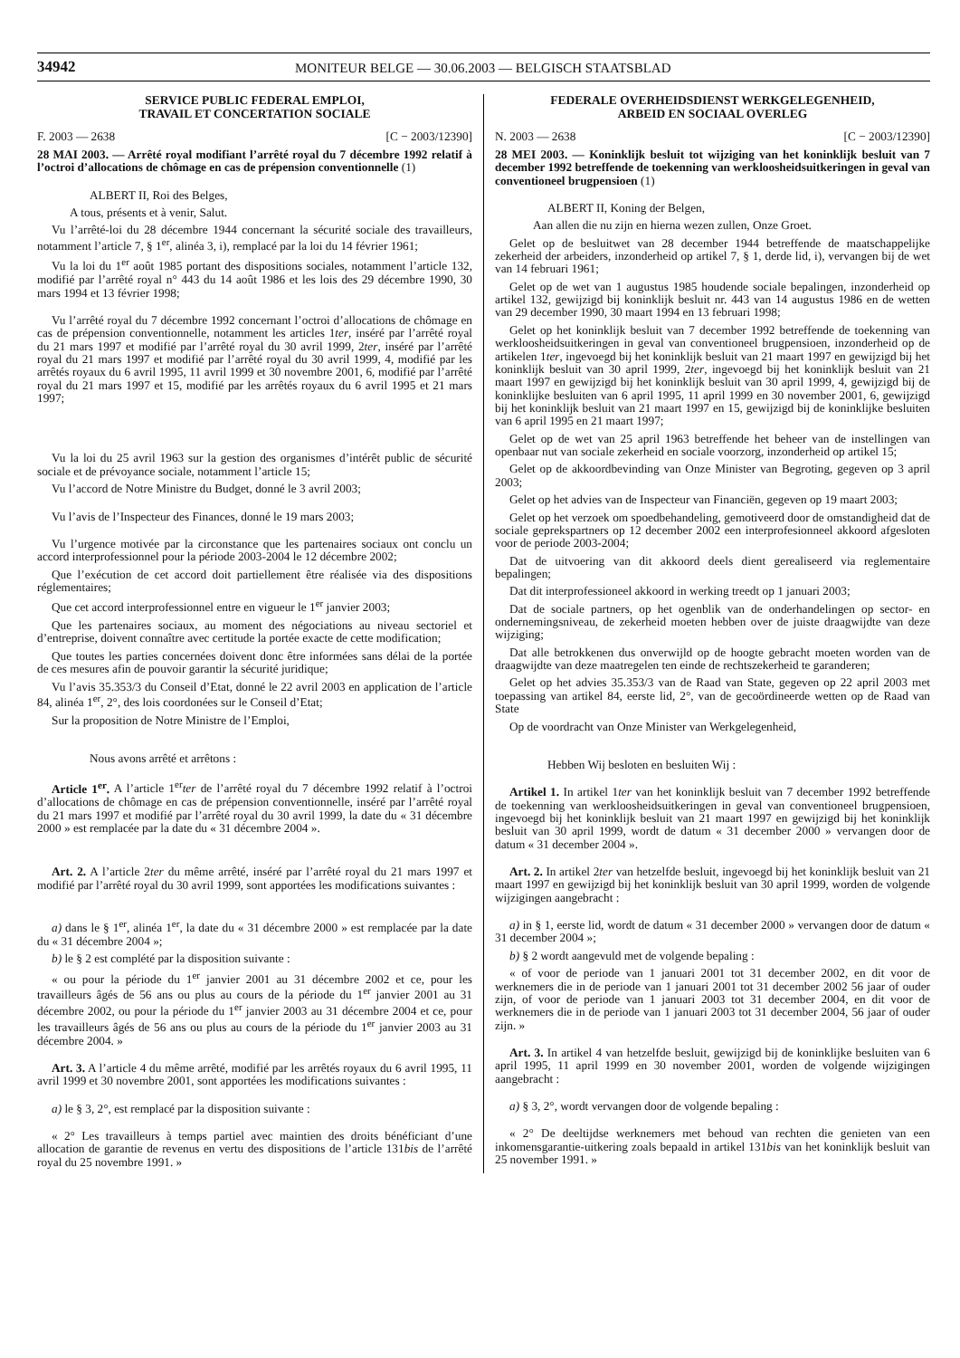34942 MONITEUR BELGE — 30.06.2003 — BELGISCH STAATSBLAD
SERVICE PUBLIC FEDERAL EMPLOI,
TRAVAIL ET CONCERTATION SOCIALE
F. 2003 — 2638 [C − 2003/12390]
28 MAI 2003. — Arrêté royal modifiant l’arrêté royal du 7 décembre 1992 relatif à l’octroi d’allocations de chômage en cas de prépension conventionnelle (1)
ALBERT II, Roi des Belges,
A tous, présents et à venir, Salut.
Vu l’arrêté-loi du 28 décembre 1944 concernant la sécurité sociale des travailleurs, notamment l’article 7, § 1<sup>er</sup>, alinéa 3, i), remplacé par la loi du 14 février 1961;
Vu la loi du 1<sup>er</sup> août 1985 portant des dispositions sociales, notamment l’article 132, modifié par l’arrêté royal n° 443 du 14 août 1986 et les lois des 29 décembre 1990, 30 mars 1994 et 13 février 1998;
Vu l’arrêté royal du 7 décembre 1992 concernant l’octroi d’allocations de chômage en cas de prépension conventionnelle, notamment les articles 1ter, inséré par l’arrêté royal du 21 mars 1997 et modifié par l’arrêté royal du 30 avril 1999, 2ter, inséré par l’arrêté royal du 21 mars 1997 et modifié par l’arrêté royal du 30 avril 1999, 4, modifié par les arrêtés royaux du 6 avril 1995, 11 avril 1999 et 30 novembre 2001, 6, modifié par l’arrêté royal du 21 mars 1997 et 15, modifié par les arrêtés royaux du 6 avril 1995 et 21 mars 1997;
Vu la loi du 25 avril 1963 sur la gestion des organismes d’intérêt public de sécurité sociale et de prévoyance sociale, notamment l’article 15;
Vu l’accord de Notre Ministre du Budget, donné le 3 avril 2003;
Vu l’avis de l’Inspecteur des Finances, donné le 19 mars 2003;
Vu l’urgence motivée par la circonstance que les partenaires sociaux ont conclu un accord interprofessionnel pour la période 2003-2004 le 12 décembre 2002;
Que l’exécution de cet accord doit partiellement être réalisée via des dispositions réglementaires;
Que cet accord interprofessionnel entre en vigueur le 1<sup>er</sup> janvier 2003;
Que les partenaires sociaux, au moment des négociations au niveau sectoriel et d’entreprise, doivent connaître avec certitude la portée exacte de cette modification;
Que toutes les parties concernées doivent donc être informées sans délai de la portée de ces mesures afin de pouvoir garantir la sécurité juridique;
Vu l’avis 35.353/3 du Conseil d’Etat, donné le 22 avril 2003 en application de l’article 84, alinéa 1<sup>er</sup>, 2°, des lois coordonées sur le Conseil d’Etat;
Sur la proposition de Notre Ministre de l’Emploi,
Nous avons arrêté et arrêtons :
Article 1<sup>er</sup>. A l’article 1<sup>er</sup>ter de l’arrêté royal du 7 décembre 1992 relatif à l’octroi d’allocations de chômage en cas de prépension conventionnelle, inséré par l’arrêté royal du 21 mars 1997 et modifié par l’arrêté royal du 30 avril 1999, la date du « 31 décembre 2000 » est remplacée par la date du « 31 décembre 2004 ».
Art. 2. A l’article 2ter du même arrêté, inséré par l’arrêté royal du 21 mars 1997 et modifié par l’arrêté royal du 30 avril 1999, sont apportées les modifications suivantes :
a) dans le § 1<sup>er</sup>, alinéa 1<sup>er</sup>, la date du « 31 décembre 2000 » est remplacée par la date du « 31 décembre 2004 »;
b) le § 2 est complété par la disposition suivante :
« ou pour la période du 1<sup>er</sup> janvier 2001 au 31 décembre 2002 et ce, pour les travailleurs âgés de 56 ans ou plus au cours de la période du 1<sup>er</sup> janvier 2001 au 31 décembre 2002, ou pour la période du 1<sup>er</sup> janvier 2003 au 31 décembre 2004 et ce, pour les travailleurs âgés de 56 ans ou plus au cours de la période du 1<sup>er</sup> janvier 2003 au 31 décembre 2004. »
Art. 3. A l’article 4 du même arrêté, modifié par les arrêtés royaux du 6 avril 1995, 11 avril 1999 et 30 novembre 2001, sont apportées les modifications suivantes :
a) le § 3, 2°, est remplacé par la disposition suivante :
« 2° Les travailleurs à temps partiel avec maintien des droits bénéficiant d’une allocation de garantie de revenus en vertu des dispositions de l’article 131bis de l’arrêté royal du 25 novembre 1991. »
FEDERALE OVERHEIDSDIENST WERKGELEGENHEID,
ARBEID EN SOCIAAL OVERLEG
N. 2003 — 2638 [C − 2003/12390]
28 MEI 2003. — Koninklijk besluit tot wijziging van het koninklijk besluit van 7 december 1992 betreffende de toekenning van werkloosheidsuitkeringen in geval van conventioneel brugpensioen (1)
ALBERT II, Koning der Belgen,
Aan allen die nu zijn en hierna wezen zullen, Onze Groet.
Gelet op de besluitwet van 28 december 1944 betreffende de maatschappelijke zekerheid der arbeiders, inzonderheid op artikel 7, § 1, derde lid, i), vervangen bij de wet van 14 februari 1961;
Gelet op de wet van 1 augustus 1985 houdende sociale bepalingen, inzonderheid op artikel 132, gewijzigd bij koninklijk besluit nr. 443 van 14 augustus 1986 en de wetten van 29 december 1990, 30 maart 1994 en 13 februari 1998;
Gelet op het koninklijk besluit van 7 december 1992 betreffende de toekenning van werkloosheidsuitkeringen in geval van conventioneel brugpensioen, inzonderheid op de artikelen 1ter, ingevoegd bij het koninklijk besluit van 21 maart 1997 en gewijzigd bij het koninklijk besluit van 30 april 1999, 2ter, ingevoegd bij het koninklijk besluit van 21 maart 1997 en gewijzigd bij het koninklijk besluit van 30 april 1999, 4, gewijzigd bij de koninklijke besluiten van 6 april 1995, 11 april 1999 en 30 november 2001, 6, gewijzigd bij het koninklijk besluit van 21 maart 1997 en 15, gewijzigd bij de koninklijke besluiten van 6 april 1995 en 21 maart 1997;
Gelet op de wet van 25 april 1963 betreffende het beheer van de instellingen van openbaar nut van sociale zekerheid en sociale voorzorg, inzonderheid op artikel 15;
Gelet op de akkoordbevinding van Onze Minister van Begroting, gegeven op 3 april 2003;
Gelet op het advies van de Inspecteur van Financiën, gegeven op 19 maart 2003;
Gelet op het verzoek om spoedbehandeling, gemotiveerd door de omstandigheid dat de sociale geprekspartners op 12 december 2002 een interprofesionneel akkoord afgesloten voor de periode 2003-2004;
Dat de uitvoering van dit akkoord deels dient gerealiseerd via reglementaire bepalingen;
Dat dit interprofessioneel akkoord in werking treedt op 1 januari 2003;
Dat de sociale partners, op het ogenblik van de onderhandelingen op sector- en ondernemingsniveau, de zekerheid moeten hebben over de juiste draagwijdte van deze wijziging;
Dat alle betrokkenen dus onverwijld op de hoogte gebracht moeten worden van de draagwijdte van deze maatregelen ten einde de rechtszekerheid te garanderen;
Gelet op het advies 35.353/3 van de Raad van State, gegeven op 22 april 2003 met toepassing van artikel 84, eerste lid, 2°, van de gecoördineerde wetten op de Raad van State
Op de voordracht van Onze Minister van Werkgelegenheid,
Hebben Wij besloten en besluiten Wij :
Artikel 1. In artikel 1ter van het koninklijk besluit van 7 december 1992 betreffende de toekenning van werkloosheidsuitkeringen in geval van conventioneel brugpensioen, ingevoegd bij het koninklijk besluit van 21 maart 1997 en gewijzigd bij het koninklijk besluit van 30 april 1999, wordt de datum « 31 december 2000 » vervangen door de datum « 31 december 2004 ».
Art. 2. In artikel 2ter van hetzelfde besluit, ingevoegd bij het koninklijk besluit van 21 maart 1997 en gewijzigd bij het koninklijk besluit van 30 april 1999, worden de volgende wijzigingen aangebracht :
a) in § 1, eerste lid, wordt de datum « 31 december 2000 » vervangen door de datum « 31 december 2004 »;
b) § 2 wordt aangevuld met de volgende bepaling :
« of voor de periode van 1 januari 2001 tot 31 december 2002, en dit voor de werknemers die in de periode van 1 januari 2001 tot 31 december 2002 56 jaar of ouder zijn, of voor de periode van 1 januari 2003 tot 31 december 2004, en dit voor de werknemers die in de periode van 1 januari 2003 tot 31 december 2004, 56 jaar of ouder zijn. »
Art. 3. In artikel 4 van hetzelfde besluit, gewijzigd bij de koninklijke besluiten van 6 april 1995, 11 april 1999 en 30 november 2001, worden de volgende wijzigingen aangebracht :
a) § 3, 2°, wordt vervangen door de volgende bepaling :
« 2° De deeltijdse werknemers met behoud van rechten die genieten van een inkomensgarantie-uitkering zoals bepaald in artikel 131bis van het koninklijk besluit van 25 november 1991. »